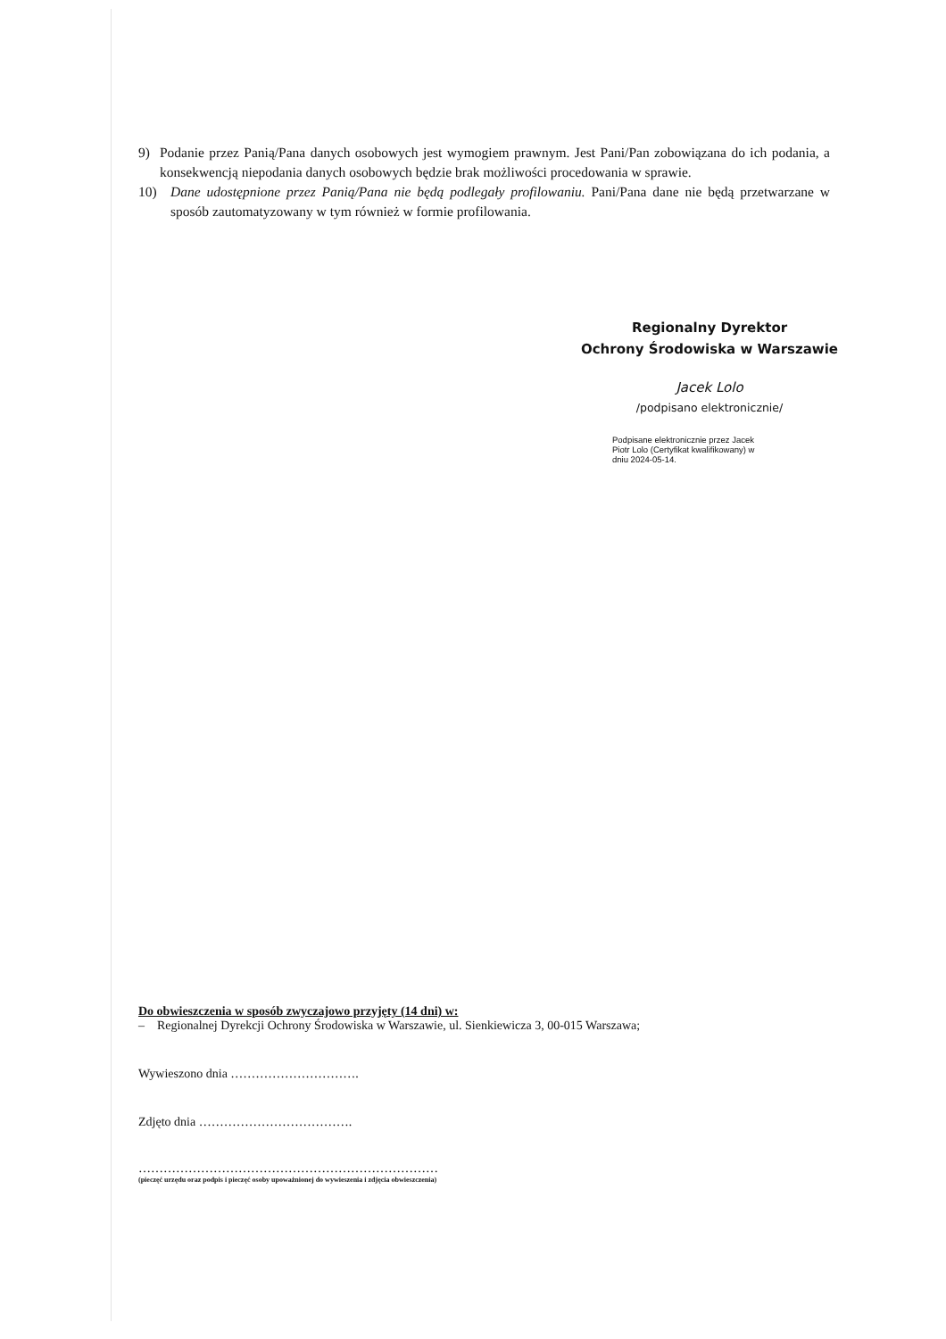9) Podanie przez Panią/Pana danych osobowych jest wymogiem prawnym. Jest Pani/Pan zobowiązana do ich podania, a konsekwencją niepodania danych osobowych będzie brak możliwości procedowania w sprawie.
10) Dane udostępnione przez Panią/Pana nie będą podlegały profilowaniu. Pani/Pana dane nie będą przetwarzane w sposób zautomatyzowany w tym również w formie profilowania.
Regionalny Dyrektor
Ochrony Środowiska w Warszawie
Jacek Lolo
/podpisano elektronicznie/
Podpisane elektronicznie przez Jacek
Piotr Lolo (Certyfikat kwalifikowany) w
dniu 2024-05-14.
Do obwieszczenia w sposób zwyczajowo przyjęty (14 dni) w:
– Regionalnej Dyrekcji Ochrony Środowiska w Warszawie, ul. Sienkiewicza 3, 00-015 Warszawa;
Wywieszono dnia ………………………….
Zdjęto dnia ……………………………….
………………………………………………………………
(pieczęć urzędu oraz podpis i pieczęć osoby upoważnionej do wywieszenia i zdjęcia obwieszczenia)